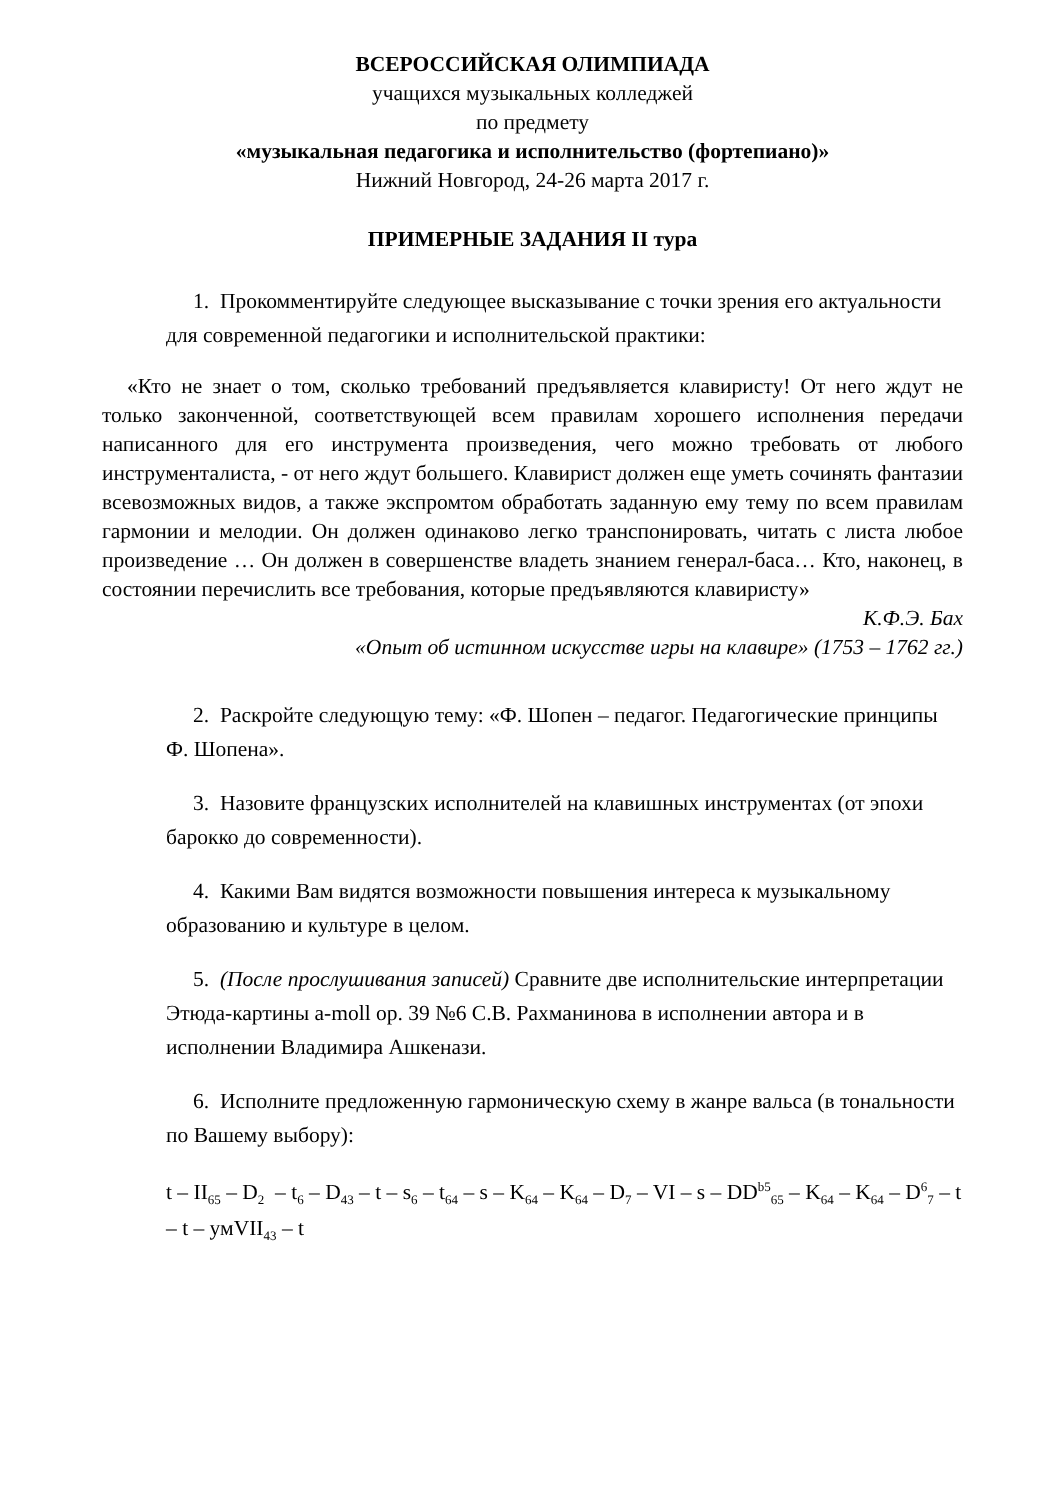ВСЕРОССИЙСКАЯ ОЛИМПИАДА
учащихся музыкальных колледжей
по предмету
«музыкальная педагогика и исполнительство (фортепиано)»
Нижний Новгород, 24-26 марта 2017 г.
ПРИМЕРНЫЕ ЗАДАНИЯ II тура
1. Прокомментируйте следующее высказывание с точки зрения его актуальности для современной педагогики и исполнительской практики:
«Кто не знает о том, сколько требований предъявляется клавиристу! От него ждут не только законченной, соответствующей всем правилам хорошего исполнения передачи написанного для его инструмента произведения, чего можно требовать от любого инструменталиста, - от него ждут большего. Клавирист должен еще уметь сочинять фантазии всевозможных видов, а также экспромтом обработать заданную ему тему по всем правилам гармонии и мелодии. Он должен одинаково легко транспонировать, читать с листа любое произведение … Он должен в совершенстве владеть знанием генерал-баса… Кто, наконец, в состоянии перечислить все требования, которые предъявляются клавиристу»
К.Ф.Э. Бах
«Опыт об истинном искусстве игры на клавире» (1753 – 1762 гг.)
2. Раскройте следующую тему: «Ф. Шопен – педагог. Педагогические принципы Ф. Шопена».
3. Назовите французских исполнителей на клавишных инструментах (от эпохи барокко до современности).
4. Какими Вам видятся возможности повышения интереса к музыкальному образованию и культуре в целом.
5. (После прослушивания записей) Сравните две исполнительские интерпретации Этюда-картины a-moll op. 39 №6 С.В. Рахманинова в исполнении автора и в исполнении Владимира Ашкенази.
6. Исполните предложенную гармоническую схему в жанре вальса (в тональности по Вашему выбору):
t – II<sub>65</sub> – D<sub>2</sub> – t<sub>6</sub> – D<sub>43</sub> – t – s<sub>6</sub> – t<sub>64</sub> – s – K<sub>64</sub> – K<sub>64</sub> – D<sub>7</sub> – VI – s – DD<sup>b5</sup><sub>65</sub> – K<sub>64</sub> – K<sub>64</sub> – D<sup>6</sup><sub>7</sub> – t – t – умVII<sub>43</sub> – t